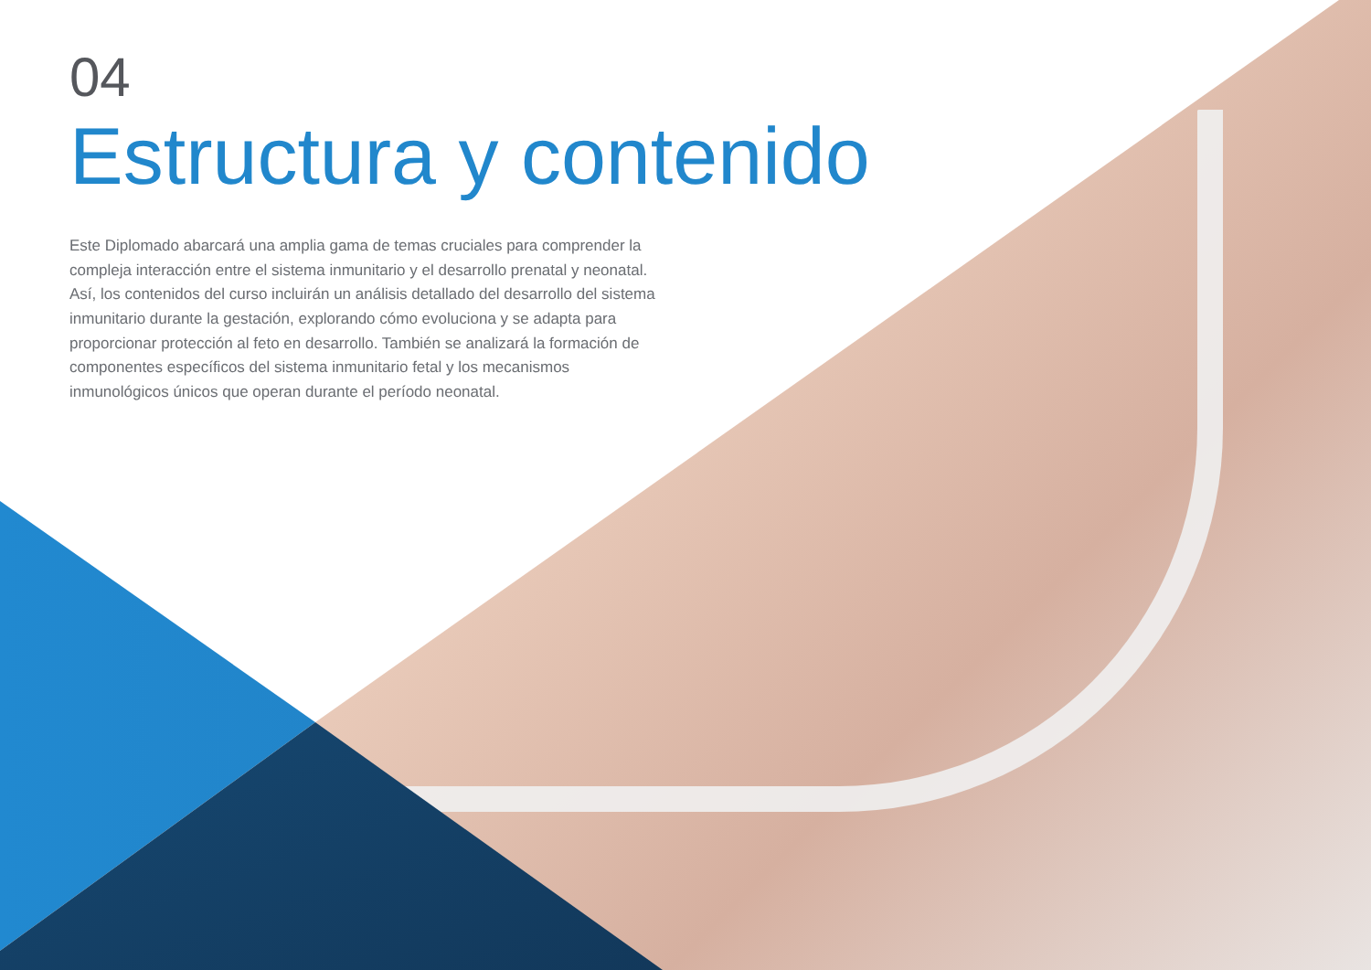04
Estructura y contenido
Este Diplomado abarcará una amplia gama de temas cruciales para comprender la compleja interacción entre el sistema inmunitario y el desarrollo prenatal y neonatal. Así, los contenidos del curso incluirán un análisis detallado del desarrollo del sistema inmunitario durante la gestación, explorando cómo evoluciona y se adapta para proporcionar protección al feto en desarrollo. También se analizará la formación de componentes específicos del sistema inmunitario fetal y los mecanismos inmunológicos únicos que operan durante el período neonatal.